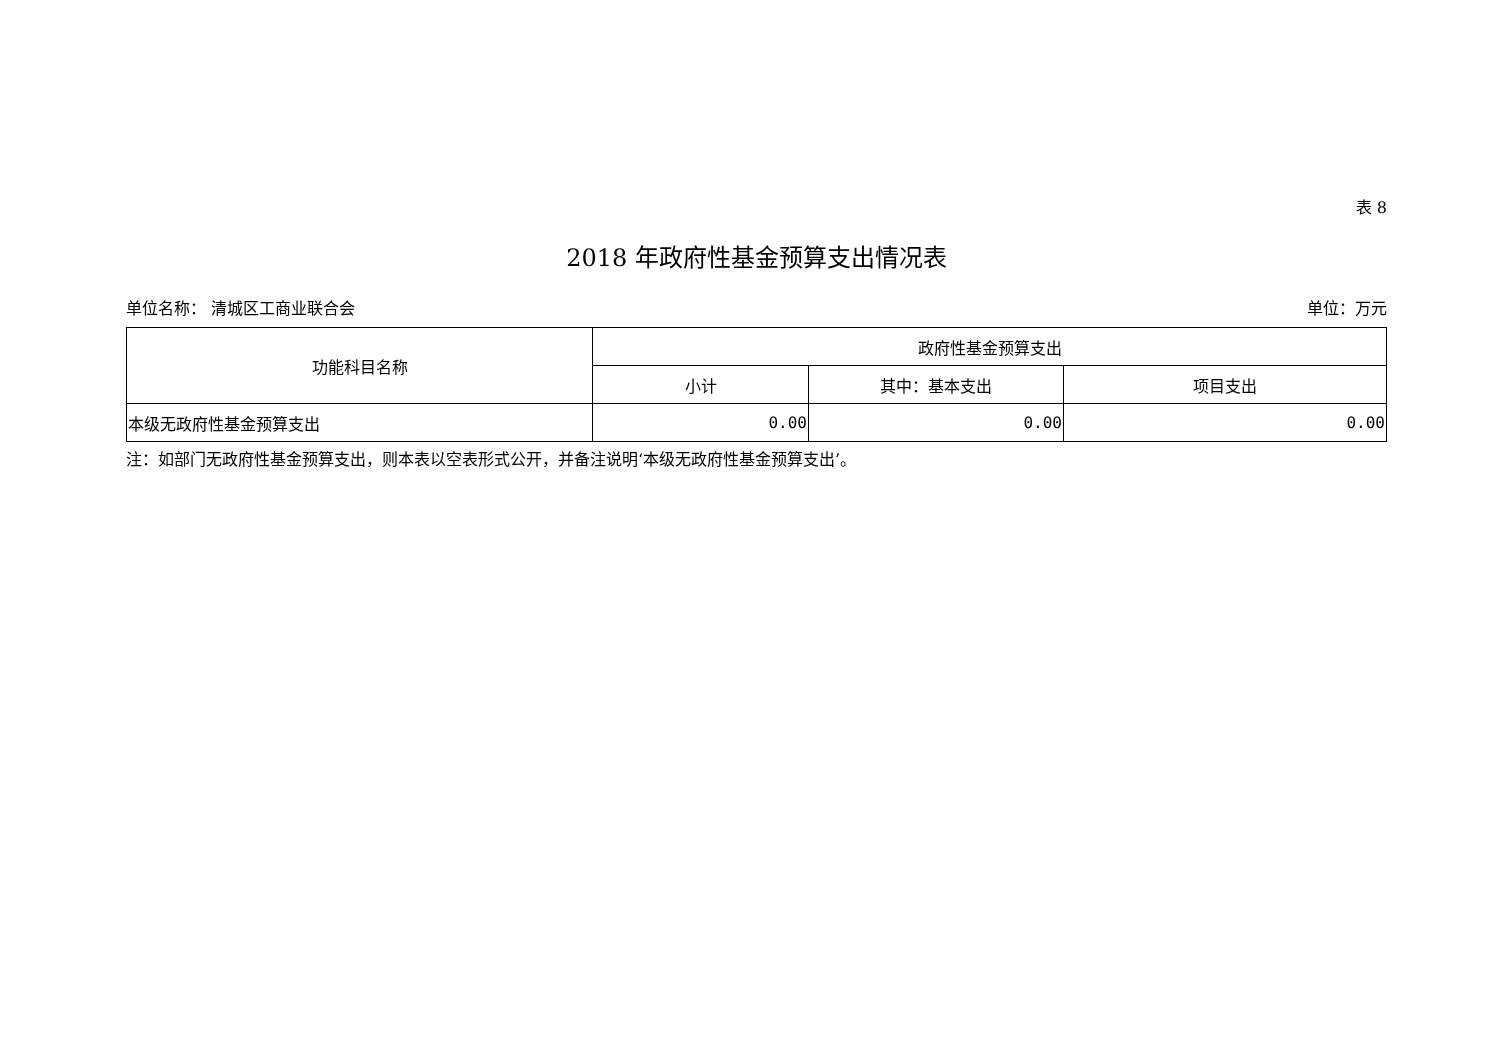表 8
2018 年政府性基金预算支出情况表
单位名称： 清城区工商业联合会 单位：万元
| 功能科目名称 | 政府性基金预算支出 | | |
| --- | --- | --- | --- |
| | 小计 | 其中：基本支出 | 项目支出 |
| 本级无政府性基金预算支出 | 0.00 | 0.00 | 0.00 |
注：如部门无政府性基金预算支出，则本表以空表形式公开，并备注说明‘本级无政府性基金预算支出’。